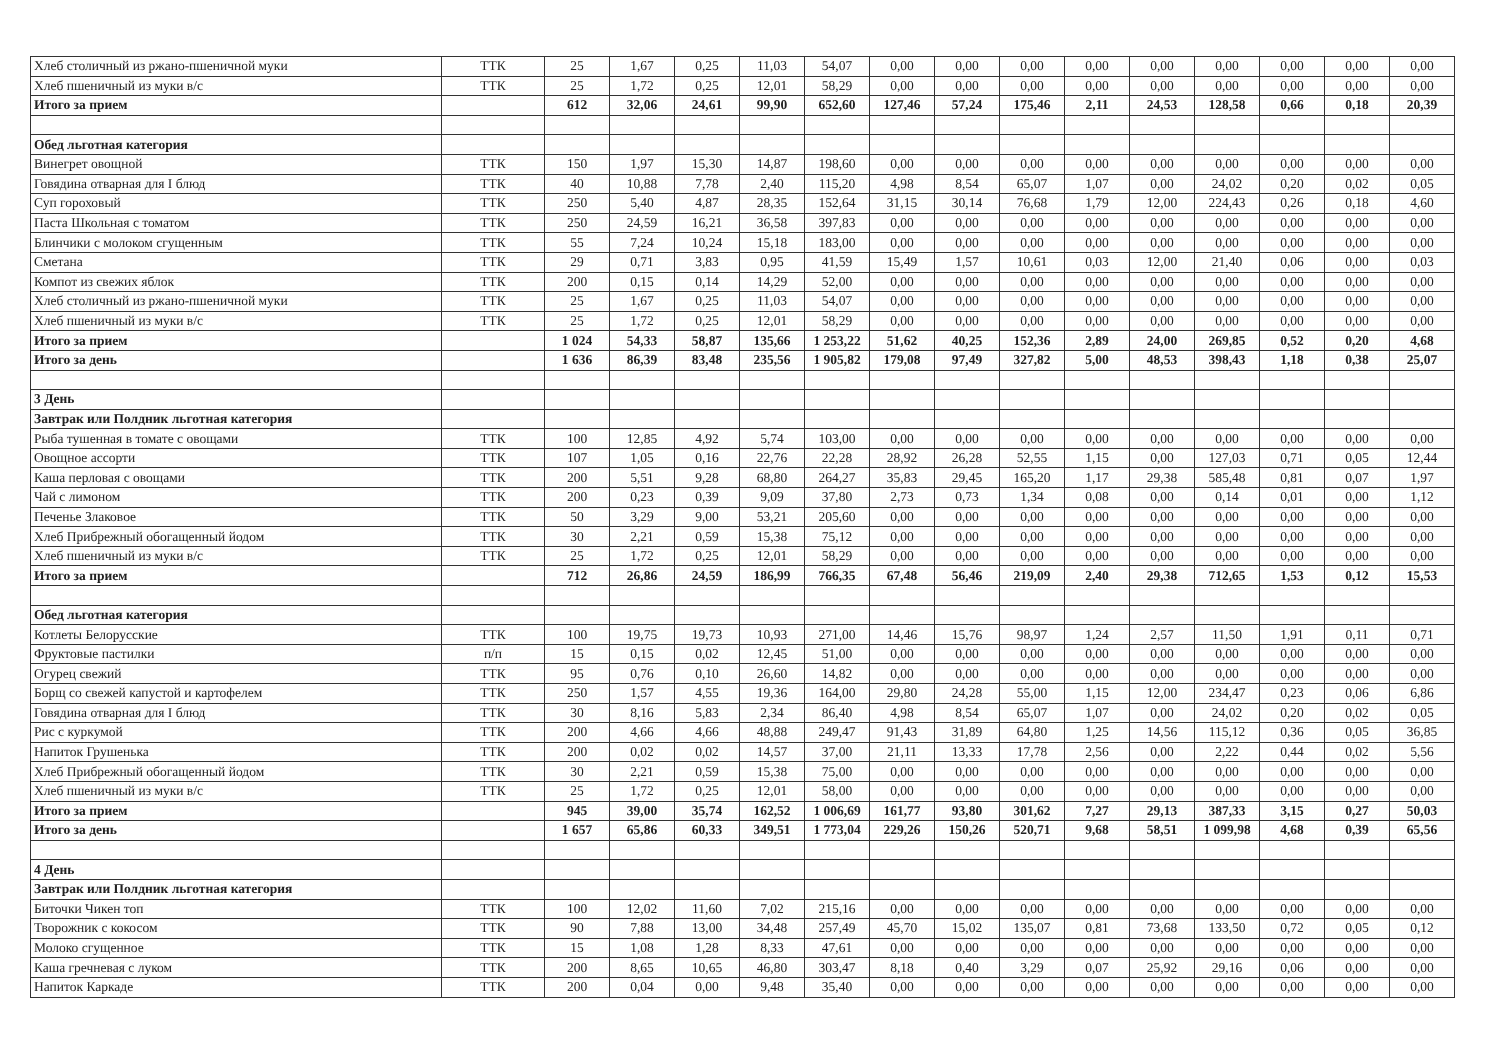| Хлеб столичный из ржано-пшеничной муки | ТТК | 25 | 1,67 | 0,25 | 11,03 | 54,07 | 0,00 | 0,00 | 0,00 | 0,00 | 0,00 | 0,00 | 0,00 | 0,00 | 0,00 |
| Хлеб пшеничный из муки в/с | ТТК | 25 | 1,72 | 0,25 | 12,01 | 58,29 | 0,00 | 0,00 | 0,00 | 0,00 | 0,00 | 0,00 | 0,00 | 0,00 | 0,00 |
| Итого за прием | | 612 | 32,06 | 24,61 | 99,90 | 652,60 | 127,46 | 57,24 | 175,46 | 2,11 | 24,53 | 128,58 | 0,66 | 0,18 | 20,39 |
| Обед льготная категория | | | | | | | | | | | | | | | |
| Винегрет овощной | ТТК | 150 | 1,97 | 15,30 | 14,87 | 198,60 | 0,00 | 0,00 | 0,00 | 0,00 | 0,00 | 0,00 | 0,00 | 0,00 | 0,00 |
| Говядина отварная для I блюд | ТТК | 40 | 10,88 | 7,78 | 2,40 | 115,20 | 4,98 | 8,54 | 65,07 | 1,07 | 0,00 | 24,02 | 0,20 | 0,02 | 0,05 |
| Суп гороховый | ТТК | 250 | 5,40 | 4,87 | 28,35 | 152,64 | 31,15 | 30,14 | 76,68 | 1,79 | 12,00 | 224,43 | 0,26 | 0,18 | 4,60 |
| Паста Школьная с томатом | ТТК | 250 | 24,59 | 16,21 | 36,58 | 397,83 | 0,00 | 0,00 | 0,00 | 0,00 | 0,00 | 0,00 | 0,00 | 0,00 | 0,00 |
| Блинчики с молоком сгущенным | ТТК | 55 | 7,24 | 10,24 | 15,18 | 183,00 | 0,00 | 0,00 | 0,00 | 0,00 | 0,00 | 0,00 | 0,00 | 0,00 | 0,00 |
| Сметана | ТТК | 29 | 0,71 | 3,83 | 0,95 | 41,59 | 15,49 | 1,57 | 10,61 | 0,03 | 12,00 | 21,40 | 0,06 | 0,00 | 0,03 |
| Компот из свежих яблок | ТТК | 200 | 0,15 | 0,14 | 14,29 | 52,00 | 0,00 | 0,00 | 0,00 | 0,00 | 0,00 | 0,00 | 0,00 | 0,00 | 0,00 |
| Хлеб столичный из ржано-пшеничной муки | ТТК | 25 | 1,67 | 0,25 | 11,03 | 54,07 | 0,00 | 0,00 | 0,00 | 0,00 | 0,00 | 0,00 | 0,00 | 0,00 | 0,00 |
| Хлеб пшеничный из муки в/с | ТТК | 25 | 1,72 | 0,25 | 12,01 | 58,29 | 0,00 | 0,00 | 0,00 | 0,00 | 0,00 | 0,00 | 0,00 | 0,00 | 0,00 |
| Итого за прием | | 1 024 | 54,33 | 58,87 | 135,66 | 1 253,22 | 51,62 | 40,25 | 152,36 | 2,89 | 24,00 | 269,85 | 0,52 | 0,20 | 4,68 |
| Итого за день | | 1 636 | 86,39 | 83,48 | 235,56 | 1 905,82 | 179,08 | 97,49 | 327,82 | 5,00 | 48,53 | 398,43 | 1,18 | 0,38 | 25,07 |
| 3 День | | | | | | | | | | | | | | | |
| Завтрак или Полдник льготная категория | | | | | | | | | | | | | | | |
| Рыба тушенная в томате с овощами | ТТК | 100 | 12,85 | 4,92 | 5,74 | 103,00 | 0,00 | 0,00 | 0,00 | 0,00 | 0,00 | 0,00 | 0,00 | 0,00 | 0,00 |
| Овощное ассорти | ТТК | 107 | 1,05 | 0,16 | 22,76 | 22,28 | 28,92 | 26,28 | 52,55 | 1,15 | 0,00 | 127,03 | 0,71 | 0,05 | 12,44 |
| Каша перловая с овощами | ТТК | 200 | 5,51 | 9,28 | 68,80 | 264,27 | 35,83 | 29,45 | 165,20 | 1,17 | 29,38 | 585,48 | 0,81 | 0,07 | 1,97 |
| Чай с лимоном | ТТК | 200 | 0,23 | 0,39 | 9,09 | 37,80 | 2,73 | 0,73 | 1,34 | 0,08 | 0,00 | 0,14 | 0,01 | 0,00 | 1,12 |
| Печенье Злаковое | ТТК | 50 | 3,29 | 9,00 | 53,21 | 205,60 | 0,00 | 0,00 | 0,00 | 0,00 | 0,00 | 0,00 | 0,00 | 0,00 | 0,00 |
| Хлеб Прибрежный обогащенный йодом | ТТК | 30 | 2,21 | 0,59 | 15,38 | 75,12 | 0,00 | 0,00 | 0,00 | 0,00 | 0,00 | 0,00 | 0,00 | 0,00 | 0,00 |
| Хлеб пшеничный из муки в/с | ТТК | 25 | 1,72 | 0,25 | 12,01 | 58,29 | 0,00 | 0,00 | 0,00 | 0,00 | 0,00 | 0,00 | 0,00 | 0,00 | 0,00 |
| Итого за прием | | 712 | 26,86 | 24,59 | 186,99 | 766,35 | 67,48 | 56,46 | 219,09 | 2,40 | 29,38 | 712,65 | 1,53 | 0,12 | 15,53 |
| Обед льготная категория | | | | | | | | | | | | | | | |
| Котлеты Белорусские | ТТК | 100 | 19,75 | 19,73 | 10,93 | 271,00 | 14,46 | 15,76 | 98,97 | 1,24 | 2,57 | 11,50 | 1,91 | 0,11 | 0,71 |
| Фруктовые пастилки | п/п | 15 | 0,15 | 0,02 | 12,45 | 51,00 | 0,00 | 0,00 | 0,00 | 0,00 | 0,00 | 0,00 | 0,00 | 0,00 | 0,00 |
| Огурец свежий | ТТК | 95 | 0,76 | 0,10 | 26,60 | 14,82 | 0,00 | 0,00 | 0,00 | 0,00 | 0,00 | 0,00 | 0,00 | 0,00 | 0,00 |
| Борщ со свежей капустой и картофелем | ТТК | 250 | 1,57 | 4,55 | 19,36 | 164,00 | 29,80 | 24,28 | 55,00 | 1,15 | 12,00 | 234,47 | 0,23 | 0,06 | 6,86 |
| Говядина отварная для I блюд | ТТК | 30 | 8,16 | 5,83 | 2,34 | 86,40 | 4,98 | 8,54 | 65,07 | 1,07 | 0,00 | 24,02 | 0,20 | 0,02 | 0,05 |
| Рис с куркумой | ТТК | 200 | 4,66 | 4,66 | 48,88 | 249,47 | 91,43 | 31,89 | 64,80 | 1,25 | 14,56 | 115,12 | 0,36 | 0,05 | 36,85 |
| Напиток Грушенька | ТТК | 200 | 0,02 | 0,02 | 14,57 | 37,00 | 21,11 | 13,33 | 17,78 | 2,56 | 0,00 | 2,22 | 0,44 | 0,02 | 5,56 |
| Хлеб Прибрежный обогащенный йодом | ТТК | 30 | 2,21 | 0,59 | 15,38 | 75,00 | 0,00 | 0,00 | 0,00 | 0,00 | 0,00 | 0,00 | 0,00 | 0,00 | 0,00 |
| Хлеб пшеничный из муки в/с | ТТК | 25 | 1,72 | 0,25 | 12,01 | 58,00 | 0,00 | 0,00 | 0,00 | 0,00 | 0,00 | 0,00 | 0,00 | 0,00 | 0,00 |
| Итого за прием | | 945 | 39,00 | 35,74 | 162,52 | 1 006,69 | 161,77 | 93,80 | 301,62 | 7,27 | 29,13 | 387,33 | 3,15 | 0,27 | 50,03 |
| Итого за день | | 1 657 | 65,86 | 60,33 | 349,51 | 1 773,04 | 229,26 | 150,26 | 520,71 | 9,68 | 58,51 | 1 099,98 | 4,68 | 0,39 | 65,56 |
| 4 День | | | | | | | | | | | | | | | |
| Завтрак или Полдник льготная категория | | | | | | | | | | | | | | | |
| Биточки Чикен топ | ТТК | 100 | 12,02 | 11,60 | 7,02 | 215,16 | 0,00 | 0,00 | 0,00 | 0,00 | 0,00 | 0,00 | 0,00 | 0,00 | 0,00 |
| Творожник с кокосом | ТТК | 90 | 7,88 | 13,00 | 34,48 | 257,49 | 45,70 | 15,02 | 135,07 | 0,81 | 73,68 | 133,50 | 0,72 | 0,05 | 0,12 |
| Молоко сгущенное | ТТК | 15 | 1,08 | 1,28 | 8,33 | 47,61 | 0,00 | 0,00 | 0,00 | 0,00 | 0,00 | 0,00 | 0,00 | 0,00 | 0,00 |
| Каша гречневая с луком | ТТК | 200 | 8,65 | 10,65 | 46,80 | 303,47 | 8,18 | 0,40 | 3,29 | 0,07 | 25,92 | 29,16 | 0,06 | 0,00 | 0,00 |
| Напиток Каркаде | ТТК | 200 | 0,04 | 0,00 | 9,48 | 35,40 | 0,00 | 0,00 | 0,00 | 0,00 | 0,00 | 0,00 | 0,00 | 0,00 | 0,00 |